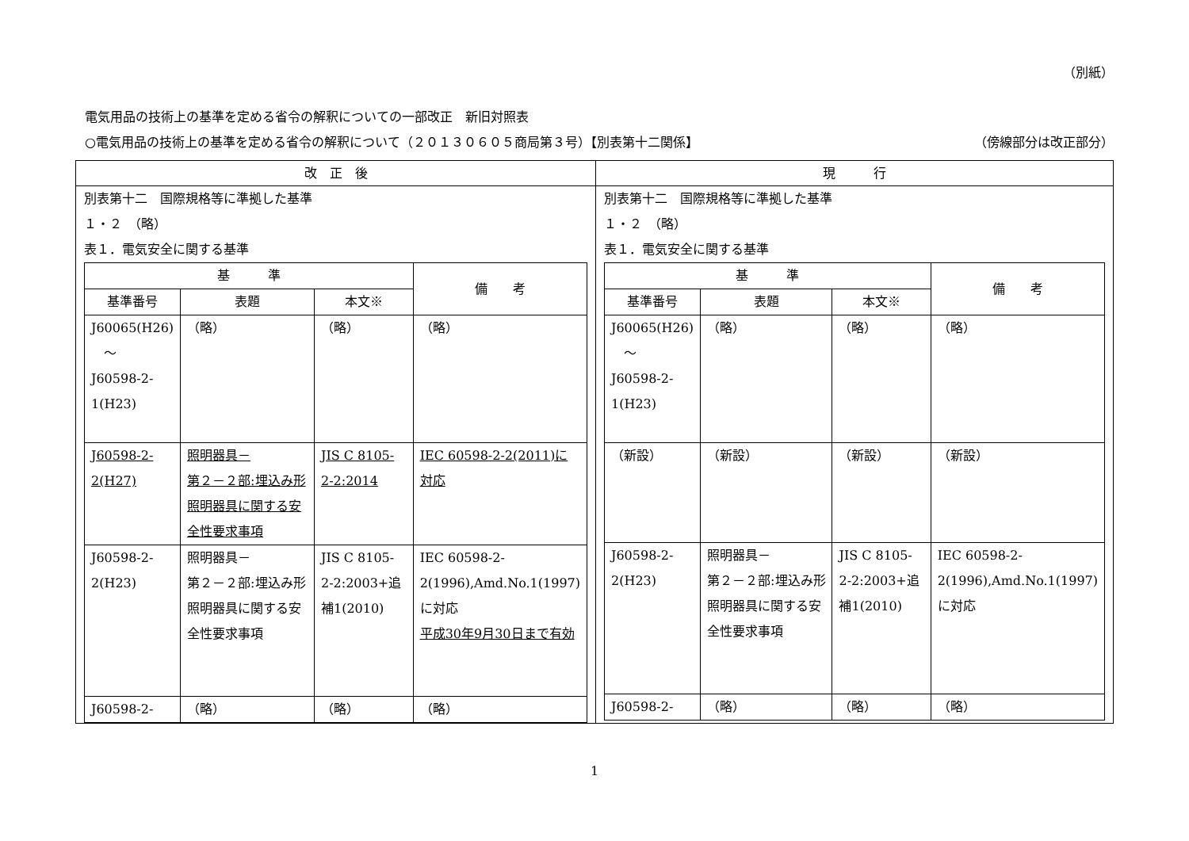（別紙）
電気用品の技術上の基準を定める省令の解釈についての一部改正　新旧対照表
○電気用品の技術上の基準を定める省令の解釈について（２０１３０６０５商局第３号）【別表第十二関係】 （傍線部分は改正部分）
| 改 正 後 | 現 行 |
| --- | --- |
| 別表第十二 国際規格等に準拠した基準 １・２ （略） 表１．電気安全に関する基準 / 基 準 / / / 備 考 / / --- / --- / --- / --- / / 基準番号 / 表題 / 本文※ / / / J60065(H26) ～ J60598-2-1(H23) / （略） / （略） / （略） / / J60598-2-2(H27) / 照明器具－ 第２－２部:埋込み形照明器具に関する安全性要求事項 / JIS C 8105-2-2:2014 / IEC 60598-2-2(2011)に対応 / / J60598-2-2(H23) / 照明器具－ 第２－２部:埋込み形照明器具に関する安全性要求事項 / JIS C 8105-2-2:2003+追補1(2010) / IEC 60598-2-2(1996),Amd.No.1(1997)に対応 平成30年9月30日まで有効 / / J60598-2- / （略） / （略） / （略） / | 別表第十二 国際規格等に準拠した基準 １・２ （略） 表１．電気安全に関する基準 / 基 準 / / / 備 考 / / --- / --- / --- / --- / / 基準番号 / 表題 / 本文※ / / / J60065(H26) ～ J60598-2-1(H23) / （略） / （略） / （略） / / （新設） / （新設） / （新設） / （新設） / / J60598-2-2(H23) / 照明器具－ 第２－２部:埋込み形照明器具に関する安全性要求事項 / JIS C 8105-2-2:2003+追補1(2010) / IEC 60598-2-2(1996),Amd.No.1(1997)に対応 / / J60598-2- / （略） / （略） / （略） / |
1